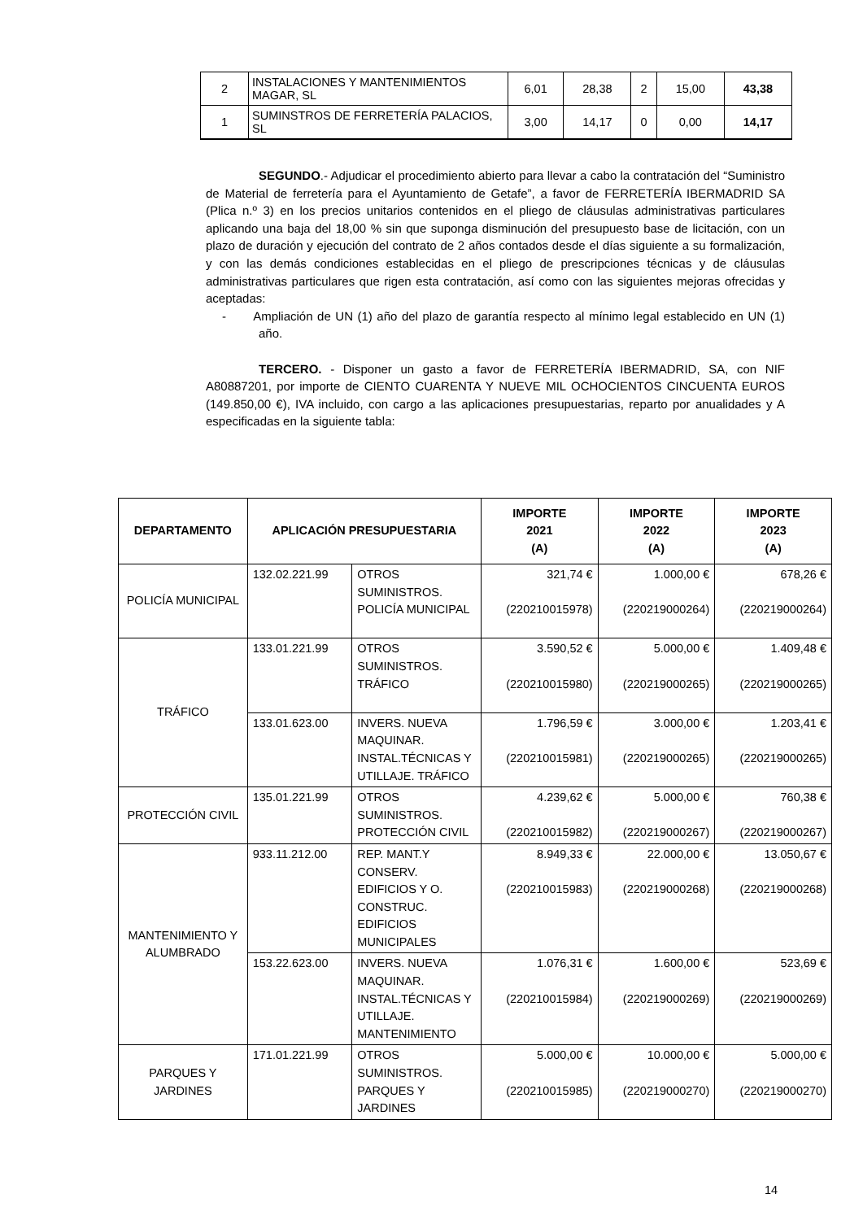| 2 | INSTALACIONES Y MANTENIMIENTOS MAGAR, SL | 6,01 | 28,38 | 2 | 15,00 | 43,38 |
| 1 | SUMINSTROS DE FERRETERÍA PALACIOS, SL | 3,00 | 14,17 | 0 | 0,00 | 14,17 |
SEGUNDO.- Adjudicar el procedimiento abierto para llevar a cabo la contratación del “Suministro de Material de ferretería para el Ayuntamiento de Getafe”, a favor de FERRETERÍA IBERMADRID SA (Plica n.º 3) en los precios unitarios contenidos en el pliego de cláusulas administrativas particulares aplicando una baja del 18,00 % sin que suponga disminución del presupuesto base de licitación, con un plazo de duración y ejecución del contrato de 2 años contados desde el días siguiente a su formalización, y con las demás condiciones establecidas en el pliego de prescripciones técnicas y de cláusulas administrativas particulares que rigen esta contratación, así como con las siguientes mejoras ofrecidas y aceptadas:
- Ampliación de UN (1) año del plazo de garantía respecto al mínimo legal establecido en UN (1) año.
TERCERO. - Disponer un gasto a favor de FERRETERÍA IBERMADRID, SA, con NIF A80887201, por importe de CIENTO CUARENTA Y NUEVE MIL OCHOCIENTOS CINCUENTA EUROS (149.850,00 €), IVA incluido, con cargo a las aplicaciones presupuestarias, reparto por anualidades y A especificadas en la siguiente tabla:
| DEPARTAMENTO | APLICACIÓN PRESUPUESTARIA | | IMPORTE 2021 (A) | IMPORTE 2022 (A) | IMPORTE 2023 (A) |
| --- | --- | --- | --- | --- | --- |
| POLICÍA MUNICIPAL | 132.02.221.99 | OTROS SUMINISTROS. POLICÍA MUNICIPAL | 321,74 € (220210015978) | 1.000,00 € (220219000264) | 678,26 € (220219000264) |
| TRÁFICO | 133.01.221.99 | OTROS SUMINISTROS. TRÁFICO | 3.590,52 € (220210015980) | 5.000,00 € (220219000265) | 1.409,48 € (220219000265) |
| | 133.01.623.00 | INVERS. NUEVA MAQUINAR. INSTAL.TÉCNICAS Y UTILLAJE. TRÁFICO | 1.796,59 € (220210015981) | 3.000,00 € (220219000265) | 1.203,41 € (220219000265) |
| PROTECCIÓN CIVIL | 135.01.221.99 | OTROS SUMINISTROS. PROTECCIÓN CIVIL | 4.239,62 € (220210015982) | 5.000,00 € (220219000267) | 760,38 € (220219000267) |
| MANTENIMIENTO Y ALUMBRADO | 933.11.212.00 | REP. MANT.Y CONSERV. EDIFICIOS Y O. CONSTRUC. EDIFICIOS MUNICIPALES | 8.949,33 € (220210015983) | 22.000,00 € (220219000268) | 13.050,67 € (220219000268) |
| | 153.22.623.00 | INVERS. NUEVA MAQUINAR. INSTAL.TÉCNICAS Y UTILLAJE. MANTENIMIENTO | 1.076,31 € (220210015984) | 1.600,00 € (220219000269) | 523,69 € (220219000269) |
| PARQUES Y JARDINES | 171.01.221.99 | OTROS SUMINISTROS. PARQUES Y JARDINES | 5.000,00 € (220210015985) | 10.000,00 € (220219000270) | 5.000,00 € (220219000270) |
14